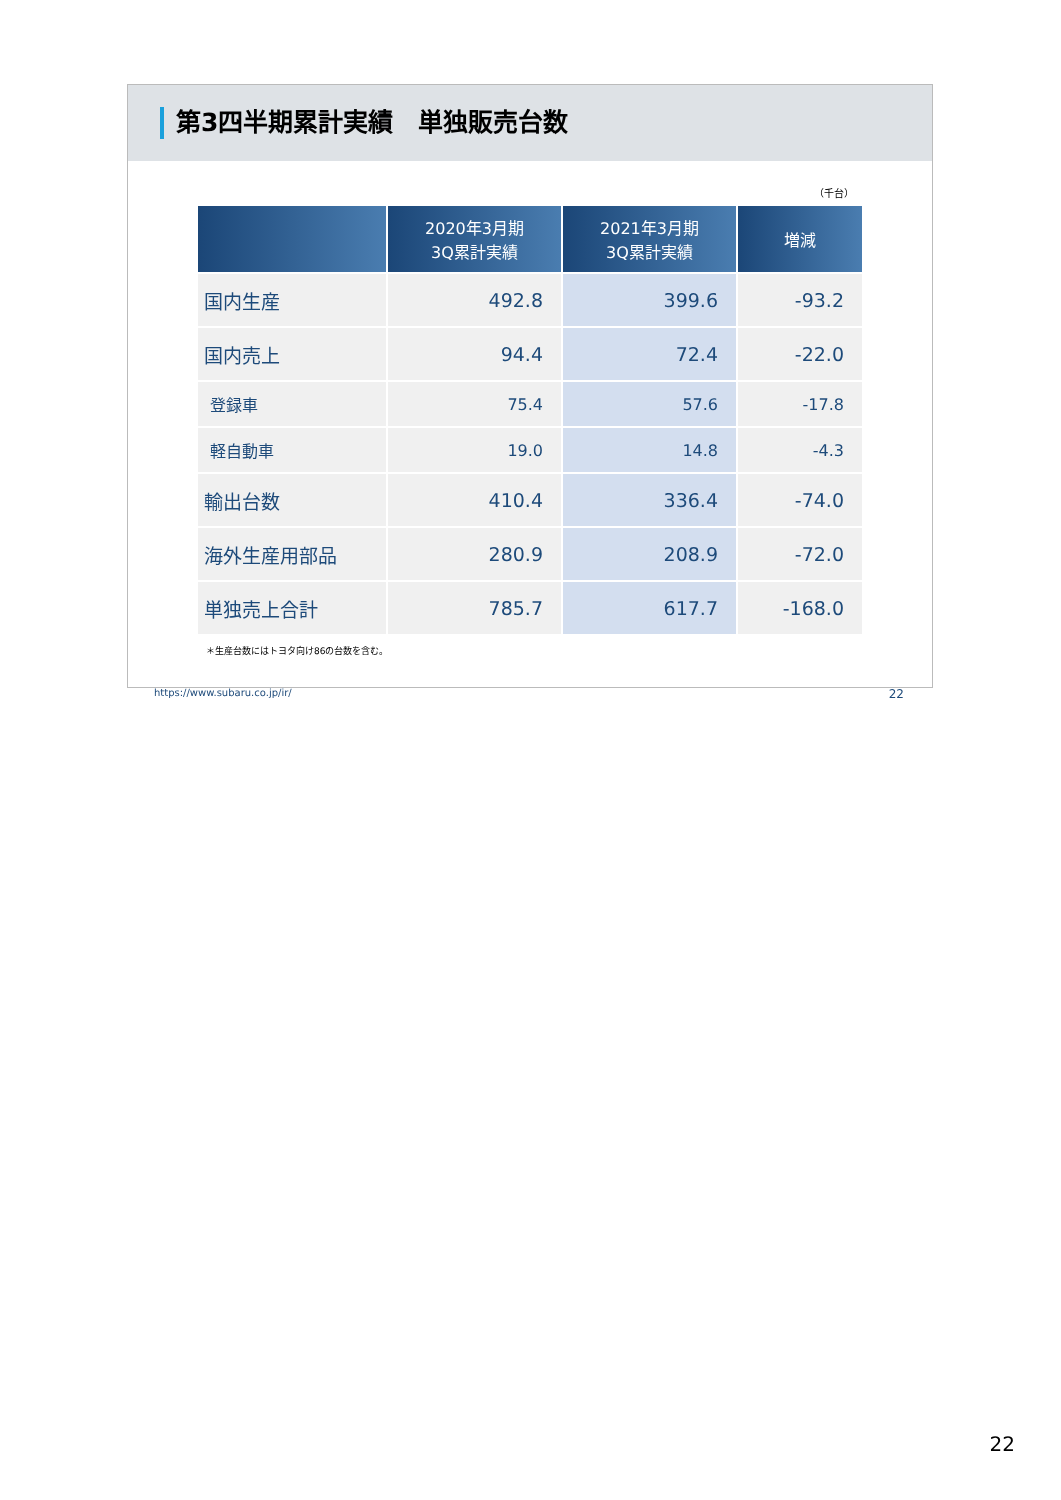第3四半期累計実績　単独販売台数
（千台）
| | 2020年3月期 3Q累計実績 | 2021年3月期 3Q累計実績 | 増減 |
| --- | --- | --- | --- |
| 国内生産 | 492.8 | 399.6 | -93.2 |
| 国内売上 | 94.4 | 72.4 | -22.0 |
| 登録車 | 75.4 | 57.6 | -17.8 |
| 軽自動車 | 19.0 | 14.8 | -4.3 |
| 輸出台数 | 410.4 | 336.4 | -74.0 |
| 海外生産用部品 | 280.9 | 208.9 | -72.0 |
| 単独売上合計 | 785.7 | 617.7 | -168.0 |
＊生産台数にはトヨタ向け86の台数を含む。
https://www.subaru.co.jp/ir/ 22
22